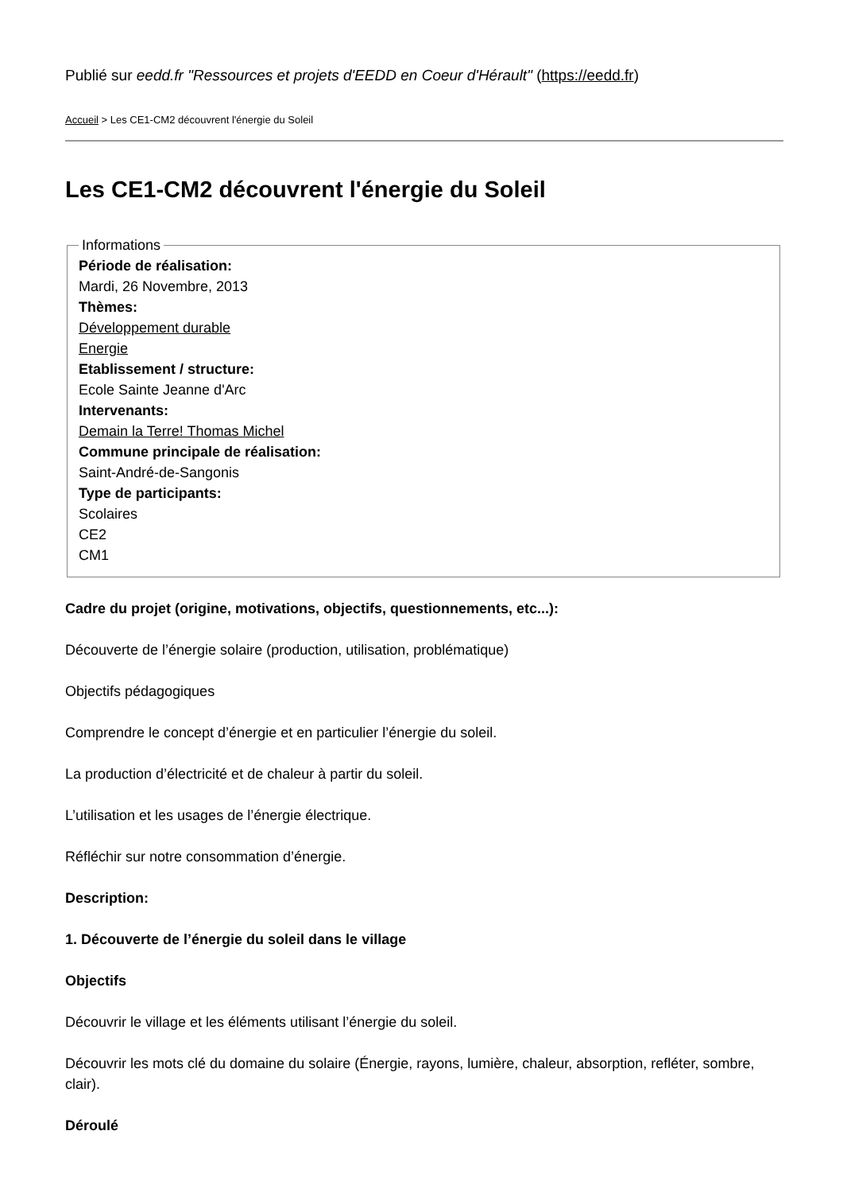Publié sur eedd.fr "Ressources et projets d'EEDD en Coeur d'Hérault" (https://eedd.fr)
Accueil > Les CE1-CM2 découvrent l'énergie du Soleil
Les CE1-CM2 découvrent l'énergie du Soleil
Informations Période de réalisation:
Mardi, 26 Novembre, 2013
Thèmes:
Développement durable
Energie
Etablissement / structure:
Ecole Sainte Jeanne d'Arc
Intervenants:
Demain la Terre! Thomas Michel
Commune principale de réalisation:
Saint-André-de-Sangonis
Type de participants:
Scolaires
CE2
CM1
Cadre du projet (origine, motivations, objectifs, questionnements, etc...):
Découverte de l’énergie solaire (production, utilisation, problématique)
Objectifs pédagogiques
Comprendre le concept d’énergie et en particulier l’énergie du soleil.
La production d’électricité et de chaleur à partir du soleil.
L’utilisation et les usages de l’énergie électrique.
Réfléchir sur notre consommation d’énergie.
Description:
1. Découverte de l’énergie du soleil dans le village
Objectifs
Découvrir le village et les éléments utilisant l’énergie du soleil.
Découvrir les mots clé du domaine du solaire (Énergie, rayons, lumière, chaleur, absorption, refléter, sombre, clair).
Déroulé